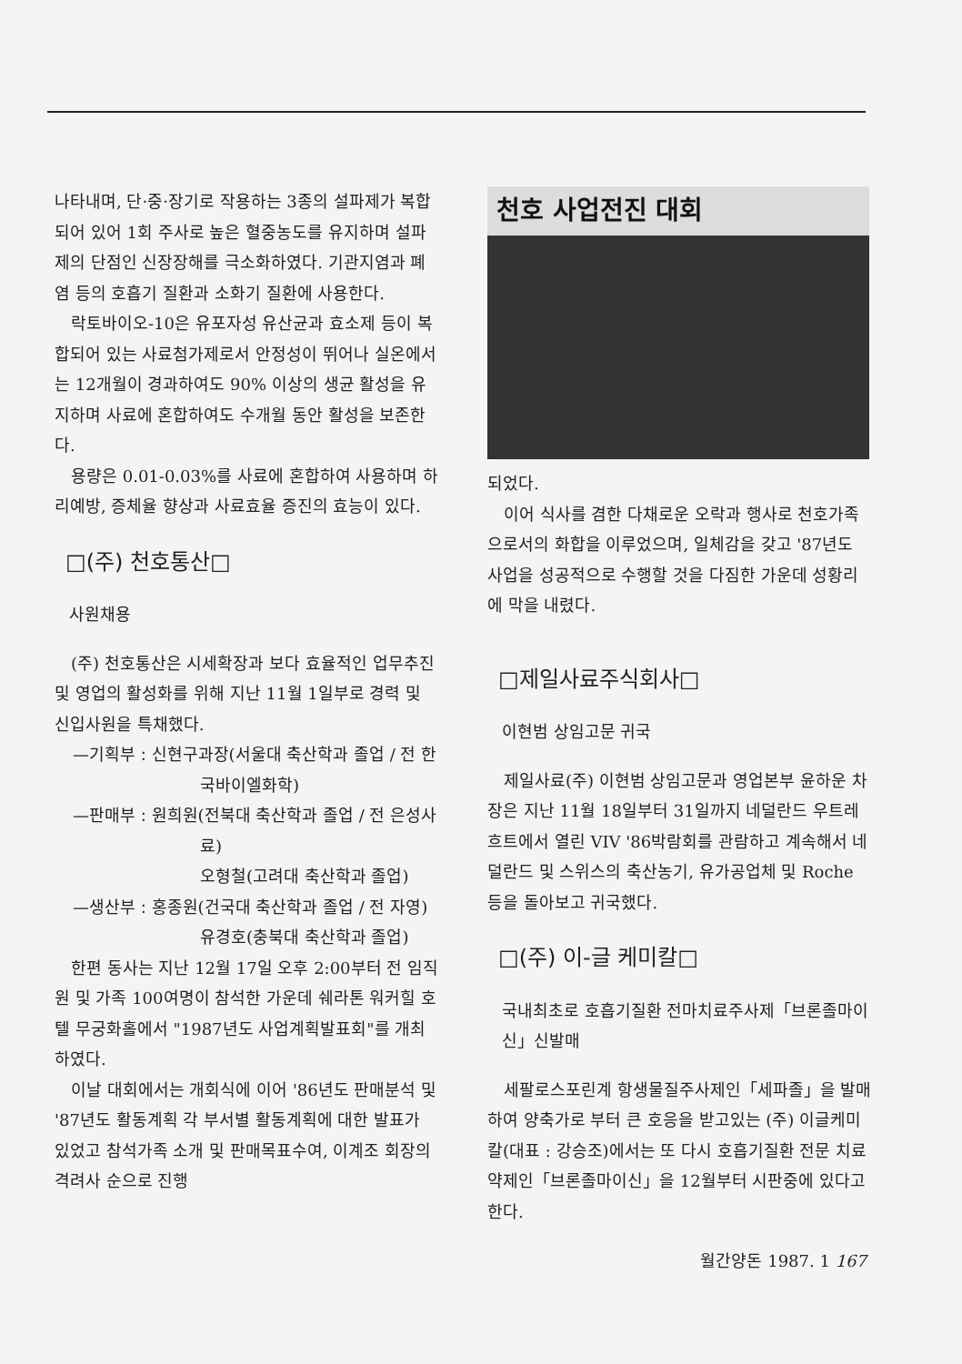나타내며, 단·중·장기로 작용하는 3종의 설파제가 복합되어 있어 1회 주사로 높은 혈중농도를 유지하며 설파제의 단점인 신장장해를 극소화하였다. 기관지염과 폐염 등의 호흡기 질환과 소화기 질환에 사용한다.
락토바이오-10은 유포자성 유산균과 효소제 등이 복합되어 있는 사료첨가제로서 안정성이 뛰어나 실온에서는 12개월이 경과하여도 90% 이상의 생균 활성을 유지하며 사료에 혼합하여도 수개월 동안 활성을 보존한다.
용량은 0.01-0.03%를 사료에 혼합하여 사용하며 하리예방, 증체율 향상과 사료효율 증진의 효능이 있다.
□(주) 천호통산□
사원채용
(주) 천호통산은 시세확장과 보다 효율적인 업무추진 및 영업의 활성화를 위해 지난 11월 1일부로 경력 및 신입사원을 특채했다.
—기획부 : 신현구과장(서울대 축산학과 졸업 / 전 한국바이엘화학)
—판매부 : 원희원(전북대 축산학과 졸업 / 전 은성사료)
오형철(고려대 축산학과 졸업)
—생산부 : 홍종원(건국대 축산학과 졸업 / 전 자영)
유경호(충북대 축산학과 졸업)
한편 동사는 지난 12월 17일 오후 2:00부터 전 임직원 및 가족 100여명이 참석한 가운데 쉐라톤 워커힐 호텔 무궁화홀에서 "1987년도 사업계획발표회"를 개최하였다.
이날 대회에서는 개회식에 이어 '86년도 판매분석 및 '87년도 활동계획 각 부서별 활동계획에 대한 발표가 있었고 참석가족 소개 및 판매목표수여, 이계조 회장의 격려사 순으로 진행
천호 사업전진 대회
되었다.
이어 식사를 겸한 다채로운 오락과 행사로 천호가족으로서의 화합을 이루었으며, 일체감을 갖고 '87년도 사업을 성공적으로 수행할 것을 다짐한 가운데 성황리에 막을 내렸다.
□제일사료주식회사□
이현범 상임고문 귀국
제일사료(주) 이현범 상임고문과 영업본부 윤하운 차장은 지난 11월 18일부터 31일까지 네덜란드 우트레흐트에서 열린 VIV '86박람회를 관람하고 계속해서 네덜란드 및 스위스의 축산농기, 유가공업체 및 Roche 등을 돌아보고 귀국했다.
□(주) 이-글 케미칼□
국내최초로 호흡기질환 전마치료주사제「브론졸마이신」신발매
세팔로스포린계 항생물질주사제인「세파졸」을 발매하여 양축가로 부터 큰 호응을 받고있는 (주) 이글케미칼(대표 : 강승조)에서는 또 다시 호흡기질환 전문 치료약제인「브론졸마이신」을 12월부터 시판중에 있다고 한다.
월간양돈 1987. 1 167